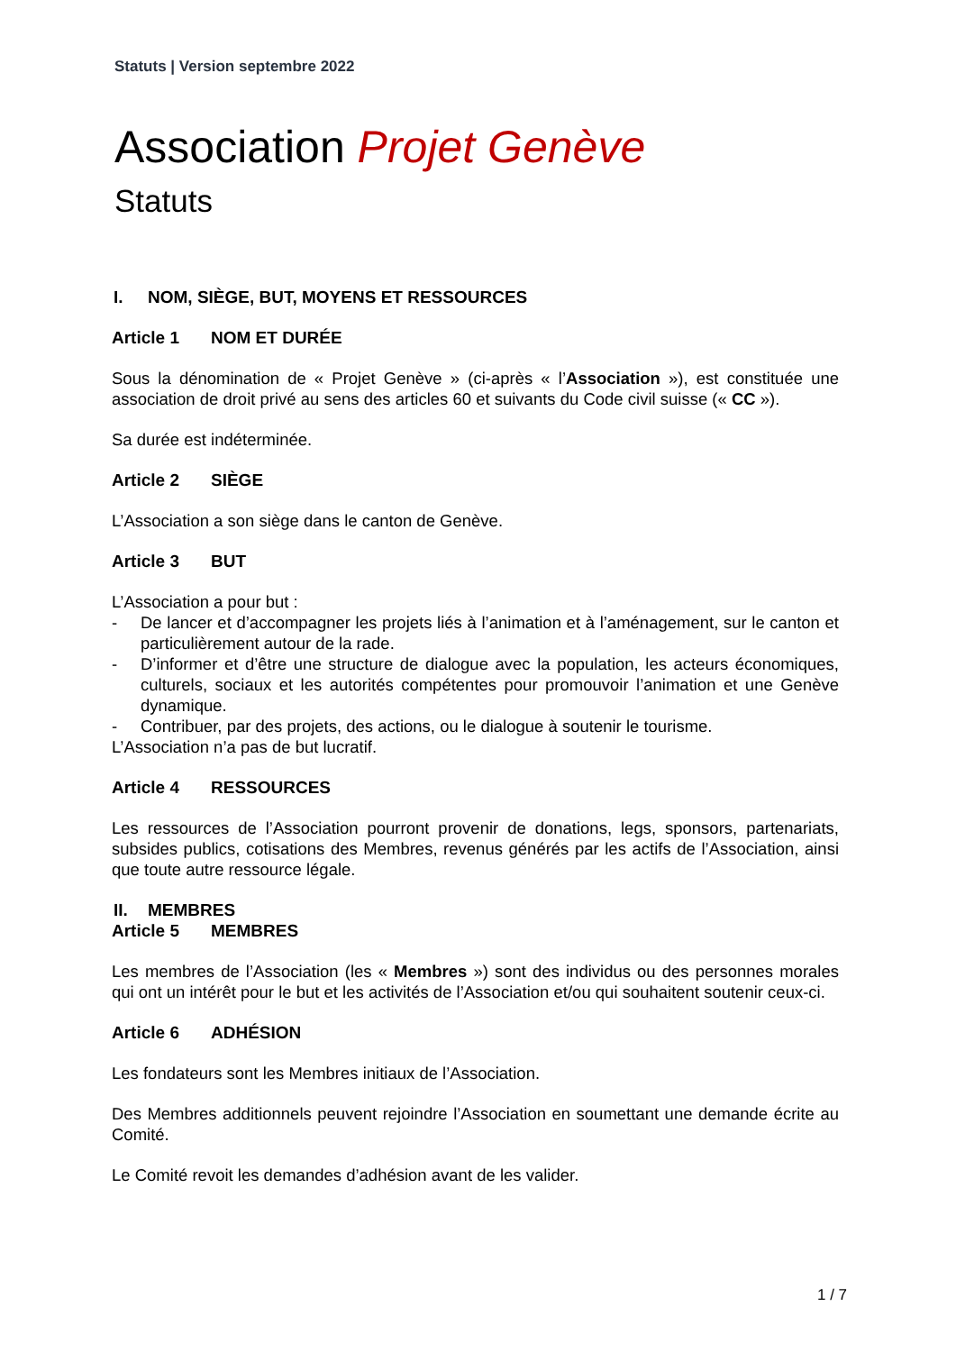Statuts | Version septembre 2022
Association Projet Genève
Statuts
I. NOM, SIÈGE, BUT, MOYENS ET RESSOURCES
Article 1 NOM ET DURÉE
Sous la dénomination de « Projet Genève » (ci-après « l’Association »), est constituée une association de droit privé au sens des articles 60 et suivants du Code civil suisse (« CC »).
Sa durée est indéterminée.
Article 2 SIÈGE
L’Association a son siège dans le canton de Genève.
Article 3 BUT
L’Association a pour but :
- De lancer et d’accompagner les projets liés à l’animation et à l’aménagement, sur le canton et particulièrement autour de la rade.
- D’informer et d’être une structure de dialogue avec la population, les acteurs économiques, culturels, sociaux et les autorités compétentes pour promouvoir l’animation et une Genève dynamique.
- Contribuer, par des projets, des actions, ou le dialogue à soutenir le tourisme.
L’Association n’a pas de but lucratif.
Article 4 RESSOURCES
Les ressources de l’Association pourront provenir de donations, legs, sponsors, partenariats, subsides publics, cotisations des Membres, revenus générés par les actifs de l’Association, ainsi que toute autre ressource légale.
II. MEMBRES
Article 5 MEMBRES
Les membres de l’Association (les « Membres ») sont des individus ou des personnes morales qui ont un intérêt pour le but et les activités de l’Association et/ou qui souhaitent soutenir ceux-ci.
Article 6 ADHÉSION
Les fondateurs sont les Membres initiaux de l’Association.
Des Membres additionnels peuvent rejoindre l’Association en soumettant une demande écrite au Comité.
Le Comité revoit les demandes d’adhésion avant de les valider.
1 / 7